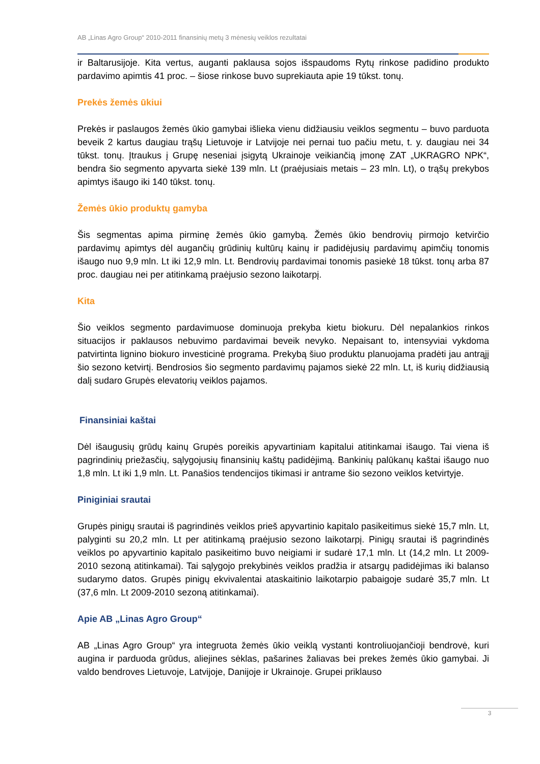AB „Linas Agro Group“ 2010-2011 finansinių metų 3 mėnesių veiklos rezultatai
ir Baltarusijoje. Kita vertus, auganti paklausa sojos išspaudoms Rytų rinkose padidino produkto pardavimo apimtis 41 proc. – šiose rinkose buvo suprekiauta apie 19 tūkst. tonų.
Prekės žemės ūkiui
Prekės ir paslaugos žemės ūkio gamybai išlieka vienu didžiausiu veiklos segmentu – buvo parduota beveik 2 kartus daugiau trąšų Lietuvoje ir Latvijoje nei pernai tuo pačiu metu, t. y. daugiau nei 34 tūkst. tonų. Įtraukus į Grupę neseniai įsigytą Ukrainoje veikiančią įmonę ZAT „UKRAGRO NPK“, bendra šio segmento apyvarta siekė 139 mln. Lt (praėjusiais metais – 23 mln. Lt), o trąšų prekybos apimtys išaugo iki 140 tūkst. tonų.
Žemės ūkio produktų gamyba
Šis segmentas apima pirminę žemės ūkio gamybą. Žemės ūkio bendrovių pirmojo ketvirčio pardavimų apimtys dėl augančių grūdinių kultūrų kainų ir padidėjusių pardavimų apimčių tonomis išaugo nuo 9,9 mln. Lt iki 12,9 mln. Lt. Bendrovių pardavimai tonomis pasiekė 18 tūkst. tonų arba 87 proc. daugiau nei per atitinkamą praėjusio sezono laikotarpį.
Kita
Šio veiklos segmento pardavimuose dominuoja prekyba kietu biokuru. Dėl nepalankios rinkos situacijos ir paklausos nebuvimo pardavimai beveik nevyko. Nepaisant to, intensyviai vykdoma patvirtinta lignino biokuro investicinė programa. Prekybą šiuo produktu planuojama pradėti jau antrąjį šio sezono ketvirtį. Bendrosios šio segmento pardavimų pajamos siekė 22 mln. Lt, iš kurių didžiausią dalį sudaro Grupės elevatorių veiklos pajamos.
Finansiniai kaštai
Dėl išaugusių grūdų kainų Grupės poreikis apyvartiniam kapitalui atitinkamai išaugo. Tai viena iš pagrindinių priežasčių, sąlygojusių finansinių kaštų padidėjimą. Bankinių palūkanų kaštai išaugo nuo 1,8 mln. Lt iki 1,9 mln. Lt. Panašios tendencijos tikimasi ir antrame šio sezono veiklos ketvirtyje.
Piniginiai srautai
Grupės pinigų srautai iš pagrindinės veiklos prieš apyvartinio kapitalo pasikeitimus siekė 15,7 mln. Lt, palyginti su 20,2 mln. Lt per atitinkamą praėjusio sezono laikotarpį. Pinigų srautai iš pagrindinės veiklos po apyvartinio kapitalo pasikeitimo buvo neigiami ir sudarė 17,1 mln. Lt (14,2 mln. Lt 2009-2010 sezoną atitinkamai). Tai sąlygojo prekybinės veiklos pradžia ir atsargų padidėjimas iki balanso sudarymo datos. Grupės pinigų ekvivalentai ataskaitinio laikotarpio pabaigoje sudarė 35,7 mln. Lt (37,6 mln. Lt 2009-2010 sezoną atitinkamai).
Apie AB „Linas Agro Group“
AB „Linas Agro Group“ yra integruota žemės ūkio veiklą vystanti kontroliuojančioji bendrovė, kuri augina ir parduoda grūdus, aliejines sėklas, pašarines žaliavas bei prekes žemės ūkio gamybai. Ji valdo bendroves Lietuvoje, Latvijoje, Danijoje ir Ukrainoje. Grupei priklauso
3